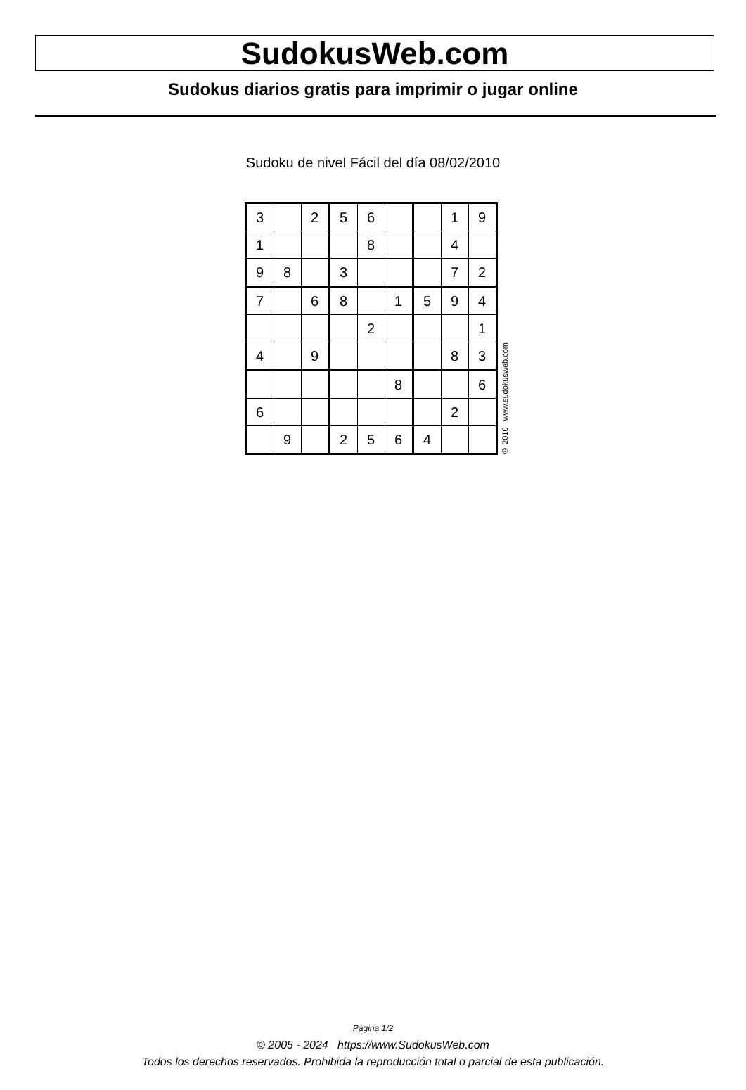SudokusWeb.com
Sudokus diarios gratis para imprimir o jugar online
Sudoku de nivel Fácil del día 08/02/2010
| 3 | | 2 | 5 | 6 | | | 1 | 9 |
| 1 | | | | 8 | | | 4 | |
| 9 | 8 | | 3 | | | | 7 | 2 |
| 7 | | 6 | 8 | | 1 | 5 | 9 | 4 |
| | | | | 2 | | | | 1 |
| 4 | | 9 | | | | | 8 | 3 |
| | | | | | 8 | | | 6 |
| 6 | | | | | | | 2 | |
| | 9 | | 2 | 5 | 6 | 4 | | |
© 2010 www.sudokusweb.com
Página 1/2
© 2005 - 2024 https://www.SudokusWeb.com
Todos los derechos reservados. Prohibida la reproducción total o parcial de esta publicación.